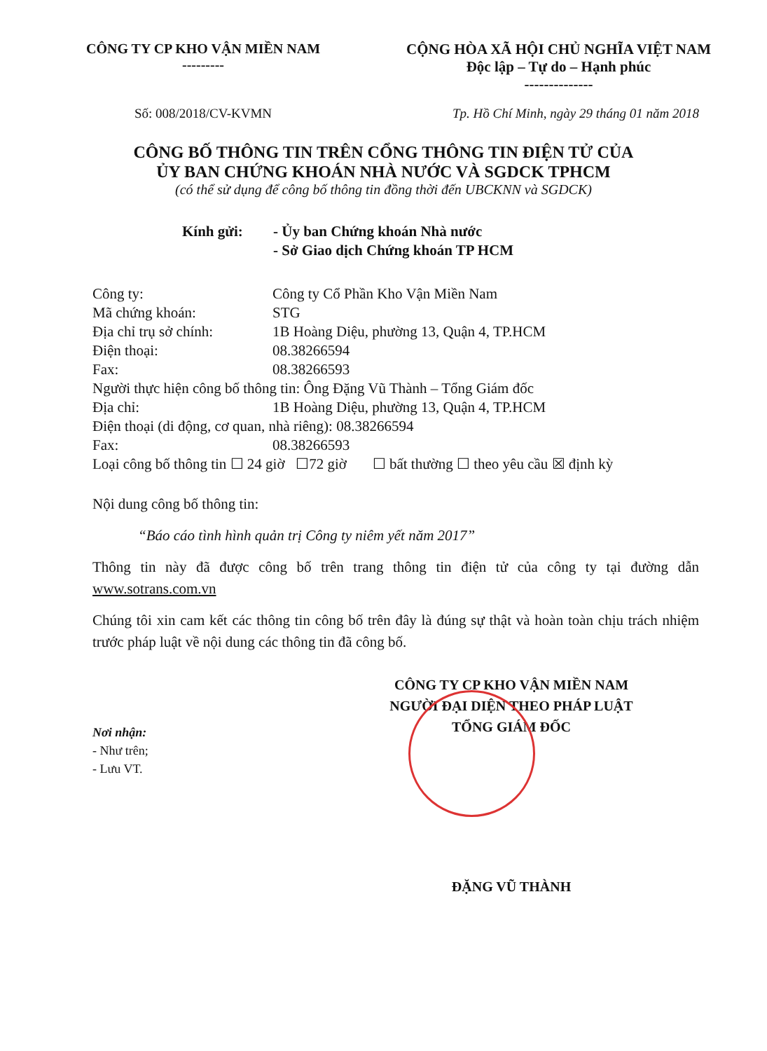CÔNG TY CP KHO VẬN MIỀN NAM
---------
CỘNG HÒA XÃ HỘI CHỦ NGHĨA VIỆT NAM
Độc lập – Tự do – Hạnh phúc
--------------
Số: 008/2018/CV-KVMN Tp. Hồ Chí Minh, ngày 29 tháng 01 năm 2018
CÔNG BỐ THÔNG TIN TRÊN CỔNG THÔNG TIN ĐIỆN TỬ CỦA
ỦY BAN CHỨNG KHOÁN NHÀ NƯỚC VÀ SGDCK TPHCM
(có thể sử dụng để công bố thông tin đồng thời đến UBCKNN và SGDCK)
Kính gửi: - Ủy ban Chứng khoán Nhà nước
- Sở Giao dịch Chứng khoán TP HCM
Công ty: Công ty Cổ Phần Kho Vận Miền Nam
Mã chứng khoán: STG
Địa chỉ trụ sở chính: 1B Hoàng Diệu, phường 13, Quận 4, TP.HCM
Điện thoại: 08.38266594
Fax: 08.38266593
Người thực hiện công bố thông tin: Ông Đặng Vũ Thành – Tổng Giám đốc
Địa chỉ: 1B Hoàng Diệu, phường 13, Quận 4, TP.HCM
Điện thoại (di động, cơ quan, nhà riêng): 08.38266594
Fax: 08.38266593
Loại công bố thông tin ☐ 24 giờ ☐72 giờ ☐ bất thường ☐ theo yêu cầu ☒ định kỳ
Nội dung công bố thông tin:
“Báo cáo tình hình quản trị Công ty niêm yết năm 2017”
Thông tin này đã được công bố trên trang thông tin điện tử của công ty tại đường dẫn www.sotrans.com.vn
Chúng tôi xin cam kết các thông tin công bố trên đây là đúng sự thật và hoàn toàn chịu trách nhiệm trước pháp luật về nội dung các thông tin đã công bố.
CÔNG TY CP KHO VẬN MIỀN NAM
NGƯỜI ĐẠI DIỆN THEO PHÁP LUẬT
TỔNG GIÁM ĐỐC
Nơi nhận:
- Như trên;
- Lưu VT.
ĐẶNG VŨ THÀNH